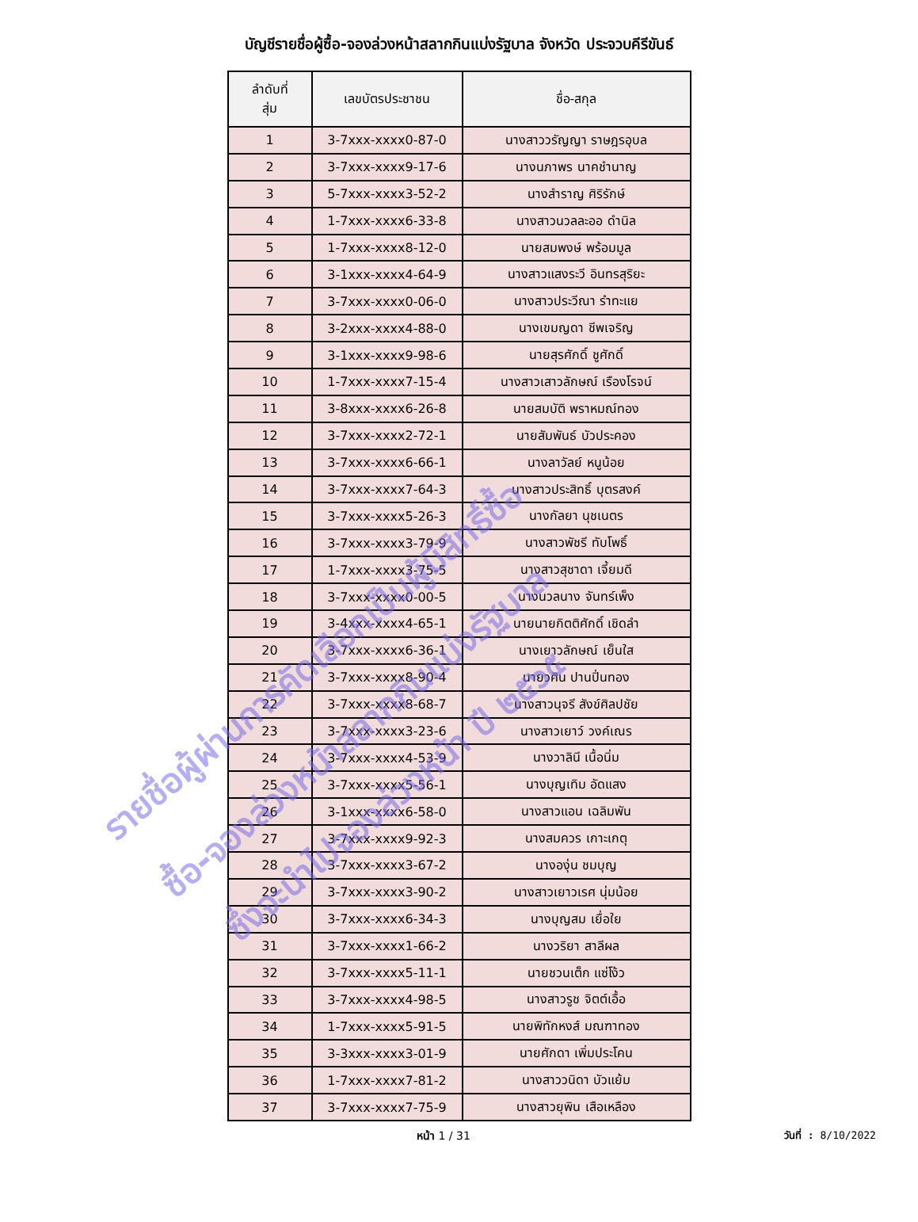บัญชีรายชื่อผู้ซื้อ-จองล่วงหน้าสลากกินแบ่งรัฐบาล จังหวัด ประจวบคีรีขันธ์
| ลำดับที่ สุ่ม | เลขบัตรประชาชน | ชื่อ-สกุล |
| --- | --- | --- |
| 1 | 3-7xxx-xxxx0-87-0 | นางสาววรัญญา ราษฎรอุบล |
| 2 | 3-7xxx-xxxx9-17-6 | นางนภาพร นาคชำนาญ |
| 3 | 5-7xxx-xxxx3-52-2 | นางสำราญ ศิริรักษ์ |
| 4 | 1-7xxx-xxxx6-33-8 | นางสาวนวลละออ ดำนิล |
| 5 | 1-7xxx-xxxx8-12-0 | นายสมพงษ์ พร้อมมูล |
| 6 | 3-1xxx-xxxx4-64-9 | นางสาวแสงระวี อินทรสุริยะ |
| 7 | 3-7xxx-xxxx0-06-0 | นางสาวประวีณา รำทะแย |
| 8 | 3-2xxx-xxxx4-88-0 | นางเขมญดา ชีพเจริญ |
| 9 | 3-1xxx-xxxx9-98-6 | นายสุรศักดิ์ ชูศักดิ์ |
| 10 | 1-7xxx-xxxx7-15-4 | นางสาวเสาวลักษณ์ เรืองโรจน์ |
| 11 | 3-8xxx-xxxx6-26-8 | นายสมบัติ พราหมณ์ทอง |
| 12 | 3-7xxx-xxxx2-72-1 | นายสัมพันธ์ บัวประคอง |
| 13 | 3-7xxx-xxxx6-66-1 | นางลาวัลย์ หนูน้อย |
| 14 | 3-7xxx-xxxx7-64-3 | นางสาวประสิทธิ์ บุตรสงค์ |
| 15 | 3-7xxx-xxxx5-26-3 | นางกัลยา นุชเนตร |
| 16 | 3-7xxx-xxxx3-79-9 | นางสาวพัชรี ทับโพธิ์ |
| 17 | 1-7xxx-xxxx3-75-5 | นางสาวสุชาดา เจี้ยมดี |
| 18 | 3-7xxx-xxxx0-00-5 | นางนวลนาง จันทร์เพ็ง |
| 19 | 3-4xxx-xxxx4-65-1 | นายนายกิตติศักดิ์ เชิดลำ |
| 20 | 3-7xxx-xxxx6-36-1 | นางเยาวลักษณ์ เย็นใส |
| 21 | 3-7xxx-xxxx8-90-4 | นายวศิน ปานปิ่นทอง |
| 22 | 3-7xxx-xxxx8-68-7 | นางสาวนุจรี สังข์ศิลปชัย |
| 23 | 3-7xxx-xxxx3-23-6 | นางสาวเยาว์ วงค์เณร |
| 24 | 3-7xxx-xxxx4-53-9 | นางวาลินี เนื้อนิ่ม |
| 25 | 3-7xxx-xxxx5-56-1 | นางบุญเทิม อัดแสง |
| 26 | 3-1xxx-xxxx6-58-0 | นางสาวแอน เฉลิมพัน |
| 27 | 3-7xxx-xxxx9-92-3 | นางสมควร เกาะเกตุ |
| 28 | 3-7xxx-xxxx3-67-2 | นางองุ่น ชมบุญ |
| 29 | 3-7xxx-xxxx3-90-2 | นางสาวเยาวเรศ นุ่มน้อย |
| 30 | 3-7xxx-xxxx6-34-3 | นางบุญสม เยื่อใย |
| 31 | 3-7xxx-xxxx1-66-2 | นางวริยา สาลีผล |
| 32 | 3-7xxx-xxxx5-11-1 | นายชวนเต็ก แซ่โง้ว |
| 33 | 3-7xxx-xxxx4-98-5 | นางสาวรูช จิตต์เอื้อ |
| 34 | 1-7xxx-xxxx5-91-5 | นายพิทักหงส์ มณฑาทอง |
| 35 | 3-3xxx-xxxx3-01-9 | นายศักดา เพิ่มประโคน |
| 36 | 1-7xxx-xxxx7-81-2 | นางสาววนิดา บัวแย้ม |
| 37 | 3-7xxx-xxxx7-75-9 | นางสาวยุพิน เสือเหลือง |
หน้า 1 / 31 วันที่ : 8/10/2022
รายชื่อผู้ผ่านการคัดเลือกเป็นผู้มีสิทธิ์ซื้อ
ซื้อ-จองล่วงหน้าสลากกินแบ่งรัฐบาล
ซึ่งจะนำไปจองล่วงหน้า ปี ๒๕๖๕